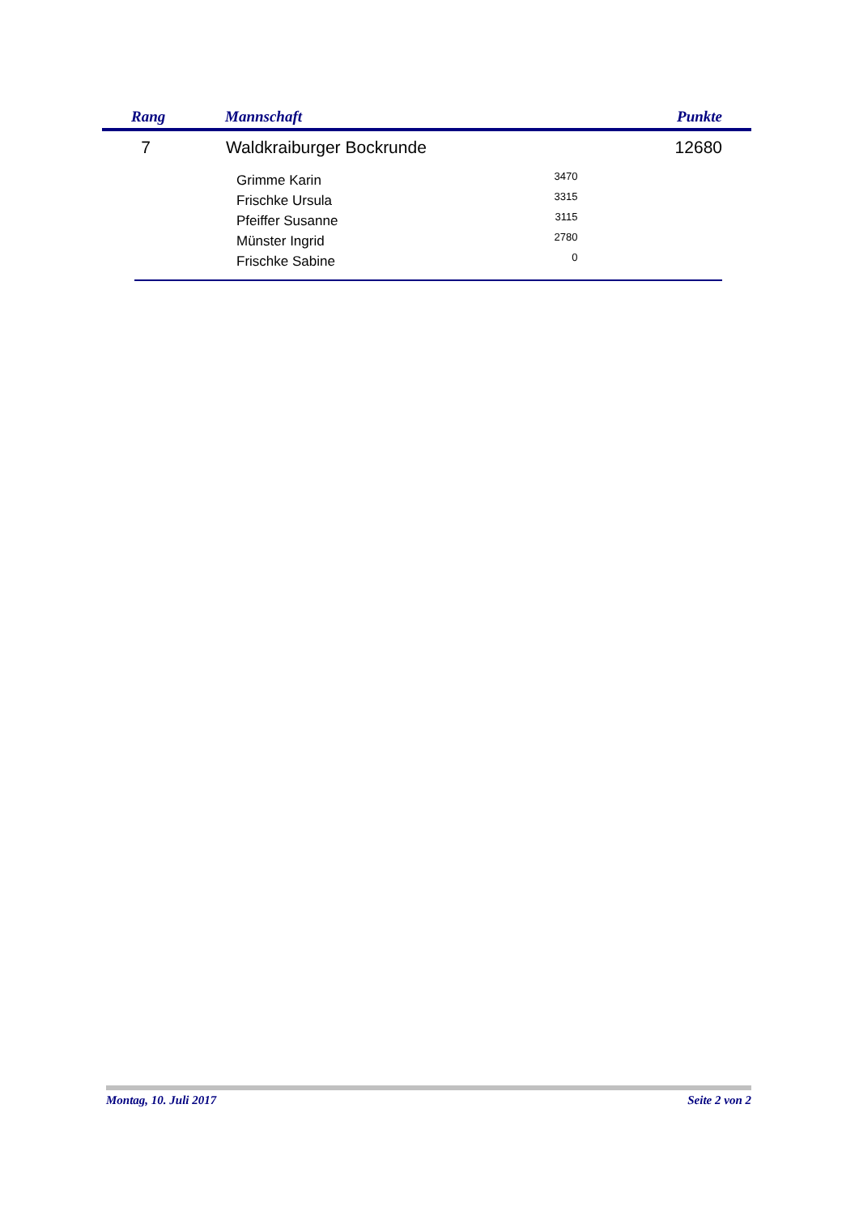Rang Mannschaft Punkte
7 Waldkraiburger Bockrunde 12680
| Grimme Karin | 3470 |
| Frischke Ursula | 3315 |
| Pfeiffer Susanne | 3115 |
| Münster Ingrid | 2780 |
| Frischke Sabine | 0 |
Montag, 10. Juli 2017 Seite 2 von 2